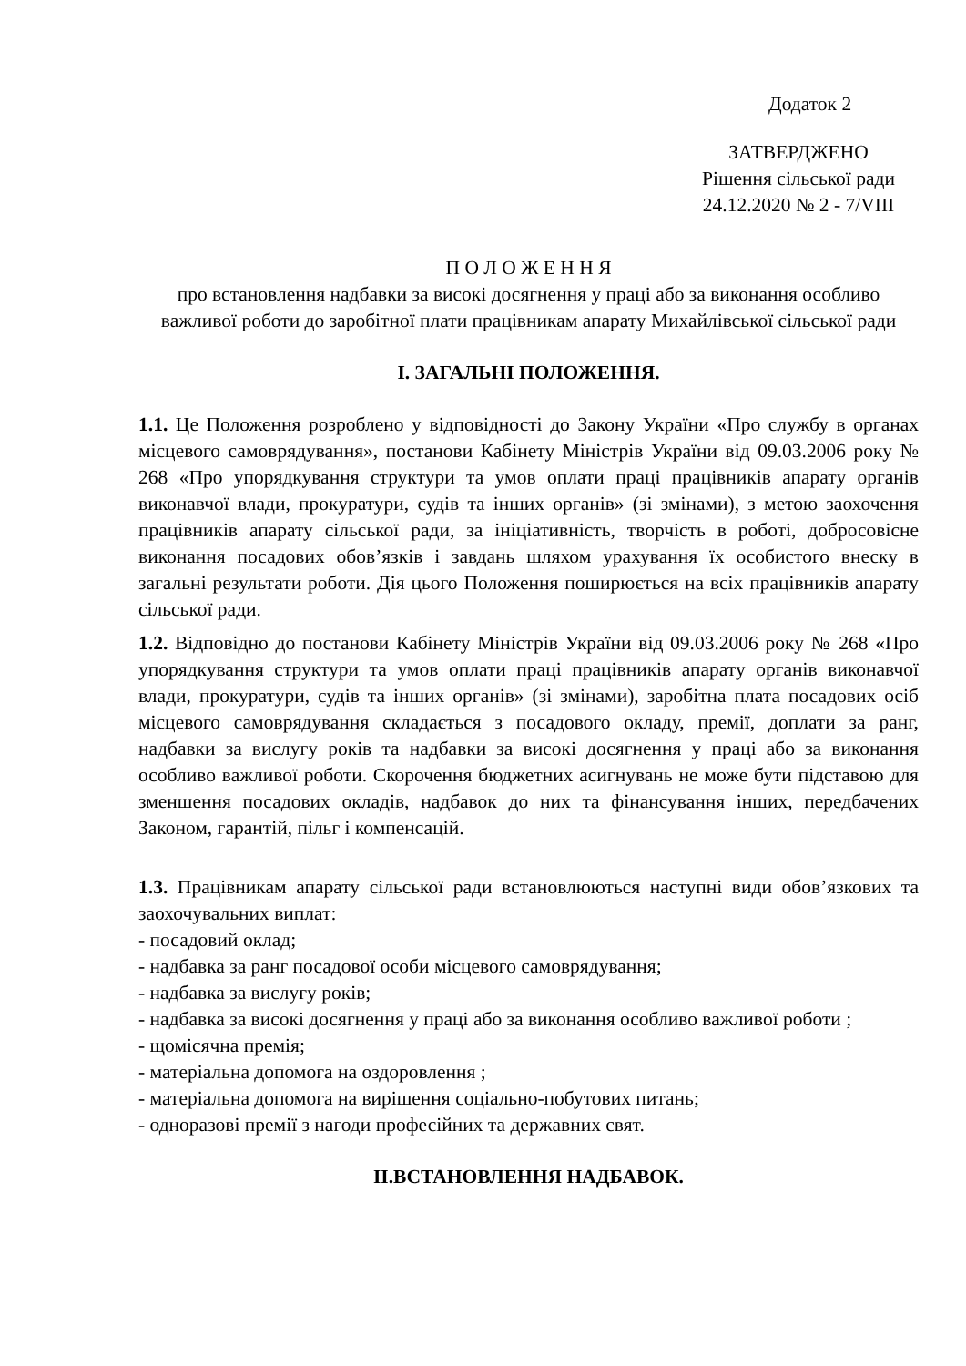Додаток 2
ЗАТВЕРДЖЕНО
Рішення сільської ради
24.12.2020 № 2 - 7/VIII
П О Л О Ж Е Н Н Я
про встановлення надбавки за високі досягнення у праці або за виконання особливо важливої роботи до заробітної плати працівникам апарату Михайлівської сільської ради
І. ЗАГАЛЬНІ ПОЛОЖЕННЯ.
1.1. Це Положення розроблено у відповідності до Закону України «Про службу в органах місцевого самоврядування», постанови Кабінету Міністрів України від 09.03.2006 року № 268 «Про упорядкування структури та умов оплати праці працівників апарату органів виконавчої влади, прокуратури, судів та інших органів» (зі змінами), з метою заохочення працівників апарату сільської ради, за ініціативність, творчість в роботі, добросовісне виконання посадових обов’язків і завдань шляхом урахування їх особистого внеску в загальні результати роботи. Дія цього Положення поширюється на всіх працівників апарату сільської ради.
1.2. Відповідно до постанови Кабінету Міністрів України від 09.03.2006 року № 268 «Про упорядкування структури та умов оплати праці працівників апарату органів виконавчої влади, прокуратури, судів та інших органів» (зі змінами), заробітна плата посадових осіб місцевого самоврядування складається з посадового окладу, премії, доплати за ранг, надбавки за вислугу років та надбавки за високі досягнення у праці або за виконання особливо важливої роботи. Скорочення бюджетних асигнувань не може бути підставою для зменшення посадових окладів, надбавок до них та фінансування інших, передбачених Законом, гарантій, пільг і компенсацій.
1.3. Працівникам апарату сільської ради встановлюються наступні види обов’язкових та заохочувальних виплат:
- посадовий оклад;
- надбавка за ранг посадової особи місцевого самоврядування;
- надбавка за вислугу років;
- надбавка за високі досягнення у праці або за виконання особливо важливої роботи ;
- щомісячна премія;
- матеріальна допомога на оздоровлення ;
- матеріальна допомога на вирішення соціально-побутових питань;
- одноразові премії з нагоди професійних та державних свят.
ІІ.ВСТАНОВЛЕННЯ НАДБАВОК.